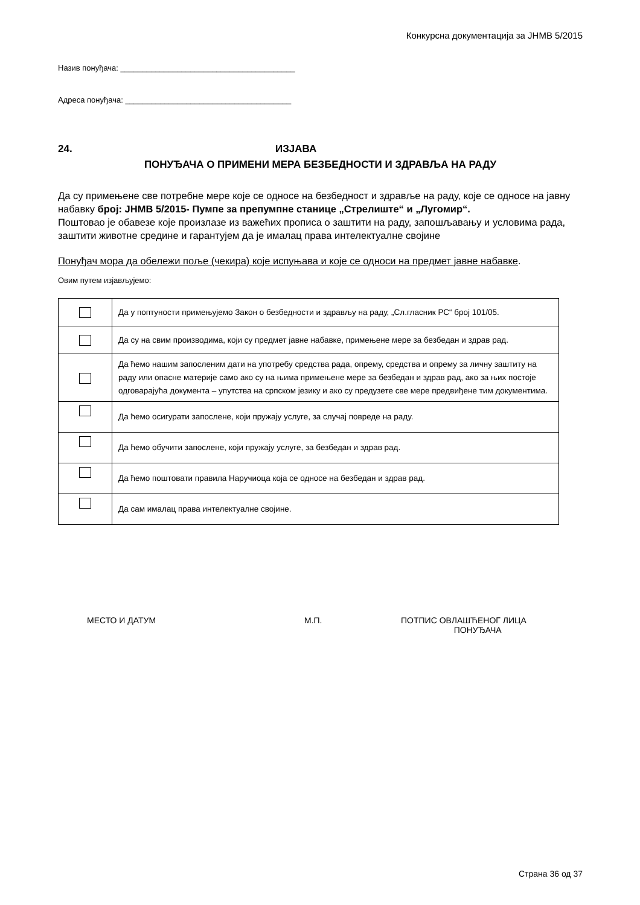Конкурсна документација за ЈНМВ 5/2015
Назив понуђача: ________________________________________
Адреса понуђача: ______________________________________
24. ИЗЈАВА
ПОНУЂАЧА О ПРИМЕНИ МЕРА БЕЗБЕДНОСТИ И ЗДРАВЉА НА РАДУ
Да су примењене све потребне мере које се односе на безбедност и здравље на раду, које се односе на јавну набавку број: ЈНМВ 5/2015- Пумпе за препумпне станице „Стрелиште“ и „Лугомир“.
Поштовао је обавезе које произлазе из важећих прописа о заштити на раду, запошљавању и условима рада, заштити животне средине и гарантујем да је ималац права интелектуалне својине
Понуђач мора да обележи поље (чекира) које испуњава и које се односи на предмет јавне набавке.
Овим путем изјављујемо:
| | Да у поптуности примењујемо Закон о безбедности и здрављу на раду, „Сл.гласник РС“ број 101/05. |
| | Да су на свим производима, који су предмет јавне набавке, примењене мере за безбедан и здрав рад. |
| | Да ћемо нашим запосленим дати на употребу средства рада, опрему, средства и опрему за личну заштиту на раду или опасне материје само ако су на њима примењене мере за безбедан и здрав рад, ако за њих постоје одговарајућа документа – упутства на српском језику и ако су предузете све мере предвиђене тим документима. |
| | Да ћемо осигурати запослене, који пружају услуге, за случај повреде на раду. |
| | Да ћемо обучити запослене, који пружају услуге, за безбедан и здрав рад. |
| | Да ћемо поштовати правила Наручиоца која се односе на безбедан и здрав рад. |
| | Да сам ималац права интелектуалне својине. |
МЕСТО И ДАТУМ М.П. ПОТПИС ОВЛАШЋЕНОГ ЛИЦА
ПОНУЂАЧА
Страна 36 од 37